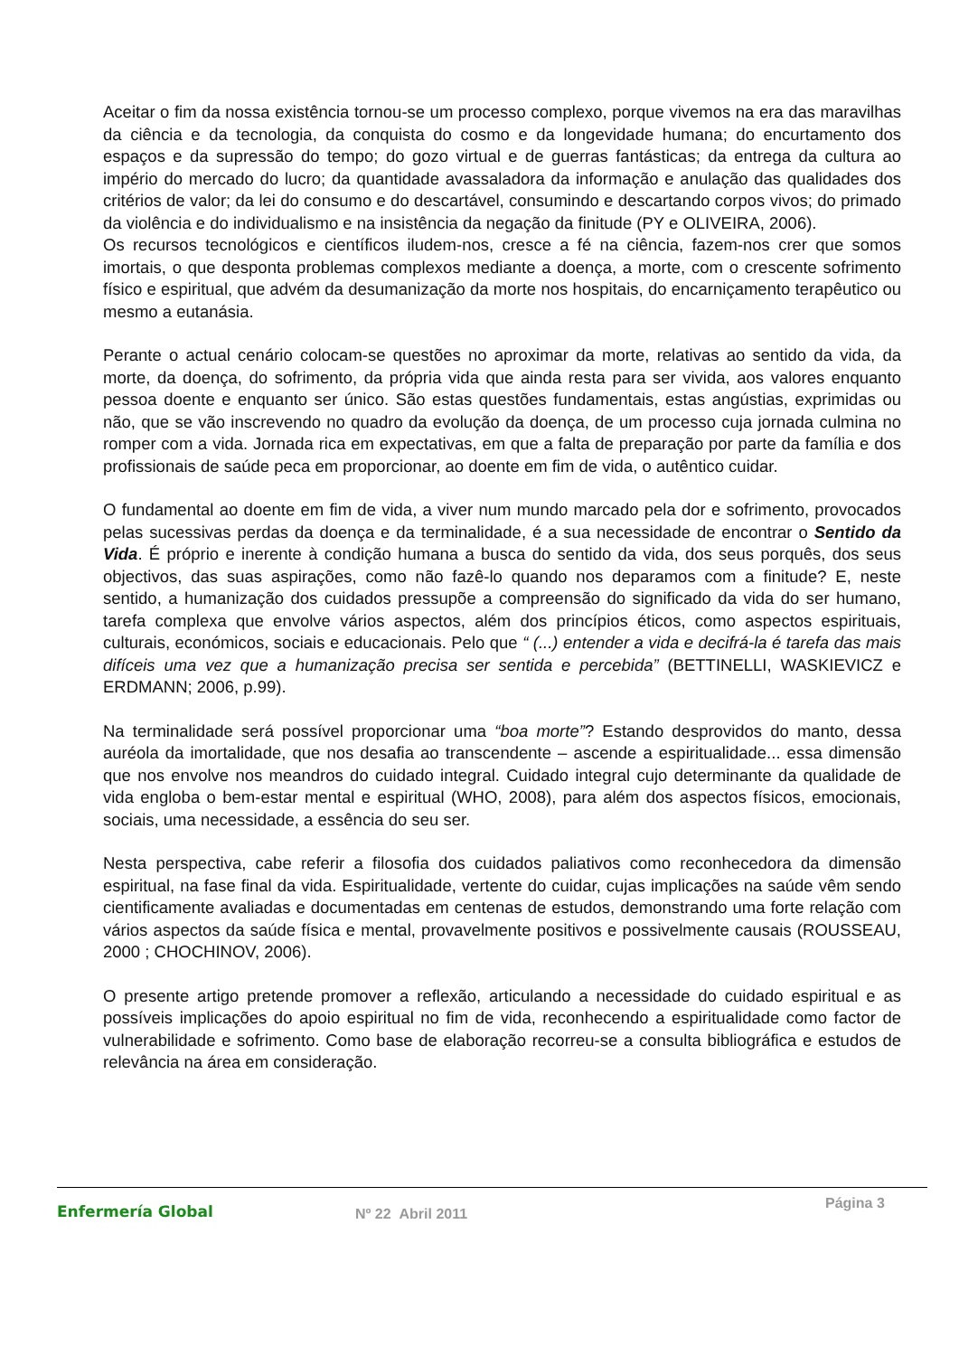Aceitar o fim da nossa existência tornou-se um processo complexo, porque vivemos na era das maravilhas da ciência e da tecnologia, da conquista do cosmo e da longevidade humana; do encurtamento dos espaços e da supressão do tempo; do gozo virtual e de guerras fantásticas; da entrega da cultura ao império do mercado do lucro; da quantidade avassaladora da informação e anulação das qualidades dos critérios de valor; da lei do consumo e do descartável, consumindo e descartando corpos vivos; do primado da violência e do individualismo e na insistência da negação da finitude (PY e OLIVEIRA, 2006).
Os recursos tecnológicos e científicos iludem-nos, cresce a fé na ciência, fazem-nos crer que somos imortais, o que desponta problemas complexos mediante a doença, a morte, com o crescente sofrimento físico e espiritual, que advém da desumanização da morte nos hospitais, do encarniçamento terapêutico ou mesmo a eutanásia.
Perante o actual cenário colocam-se questões no aproximar da morte, relativas ao sentido da vida, da morte, da doença, do sofrimento, da própria vida que ainda resta para ser vivida, aos valores enquanto pessoa doente e enquanto ser único. São estas questões fundamentais, estas angústias, exprimidas ou não, que se vão inscrevendo no quadro da evolução da doença, de um processo cuja jornada culmina no romper com a vida. Jornada rica em expectativas, em que a falta de preparação por parte da família e dos profissionais de saúde peca em proporcionar, ao doente em fim de vida, o autêntico cuidar.
O fundamental ao doente em fim de vida, a viver num mundo marcado pela dor e sofrimento, provocados pelas sucessivas perdas da doença e da terminalidade, é a sua necessidade de encontrar o Sentido da Vida. É próprio e inerente à condição humana a busca do sentido da vida, dos seus porquês, dos seus objectivos, das suas aspirações, como não fazê-lo quando nos deparamos com a finitude? E, neste sentido, a humanização dos cuidados pressupõe a compreensão do significado da vida do ser humano, tarefa complexa que envolve vários aspectos, além dos princípios éticos, como aspectos espirituais, culturais, económicos, sociais e educacionais. Pelo que “ (...) entender a vida e decifrá-la é tarefa das mais difíceis uma vez que a humanização precisa ser sentida e percebida” (BETTINELLI, WASKIEVICZ e ERDMANN; 2006, p.99).
Na terminalidade será possível proporcionar uma “boa morte”? Estando desprovidos do manto, dessa auréola da imortalidade, que nos desafia ao transcendente – ascende a espiritualidade... essa dimensão que nos envolve nos meandros do cuidado integral. Cuidado integral cujo determinante da qualidade de vida engloba o bem-estar mental e espiritual (WHO, 2008), para além dos aspectos físicos, emocionais, sociais, uma necessidade, a essência do seu ser.
Nesta perspectiva, cabe referir a filosofia dos cuidados paliativos como reconhecedora da dimensão espiritual, na fase final da vida. Espiritualidade, vertente do cuidar, cujas implicações na saúde vêm sendo cientificamente avaliadas e documentadas em centenas de estudos, demonstrando uma forte relação com vários aspectos da saúde física e mental, provavelmente positivos e possivelmente causais (ROUSSEAU, 2000 ; CHOCHINOV, 2006).
O presente artigo pretende promover a reflexão, articulando a necessidade do cuidado espiritual e as possíveis implicações do apoio espiritual no fim de vida, reconhecendo a espiritualidade como factor de vulnerabilidade e sofrimento. Como base de elaboração recorreu-se a consulta bibliográfica e estudos de relevância na área em consideração.
Enfermería Global
Nº 22 Abril 2011
Página 3